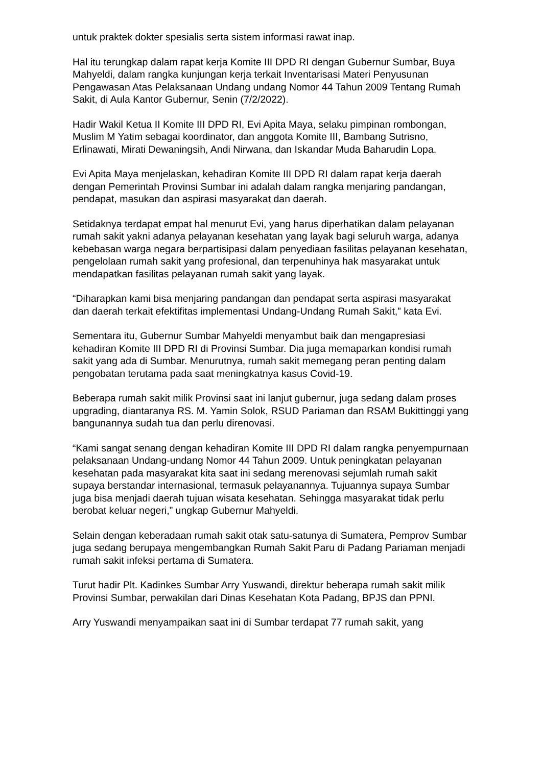untuk praktek dokter spesialis serta sistem informasi rawat inap.
Hal itu terungkap dalam rapat kerja Komite III DPD RI dengan Gubernur Sumbar, Buya Mahyeldi, dalam rangka kunjungan kerja terkait Inventarisasi Materi Penyusunan Pengawasan Atas Pelaksanaan Undang undang Nomor 44 Tahun 2009 Tentang Rumah Sakit, di Aula Kantor Gubernur, Senin (7/2/2022).
Hadir Wakil Ketua II Komite III DPD RI, Evi Apita Maya, selaku pimpinan rombongan, Muslim M Yatim sebagai koordinator, dan anggota Komite III, Bambang Sutrisno, Erlinawati, Mirati Dewaningsih, Andi Nirwana, dan Iskandar Muda Baharudin Lopa.
Evi Apita Maya menjelaskan, kehadiran Komite III DPD RI dalam rapat kerja daerah dengan Pemerintah Provinsi Sumbar ini adalah dalam rangka menjaring pandangan, pendapat, masukan dan aspirasi masyarakat dan daerah.
Setidaknya terdapat empat hal menurut Evi, yang harus diperhatikan dalam pelayanan rumah sakit yakni adanya pelayanan kesehatan yang layak bagi seluruh warga, adanya kebebasan warga negara berpartisipasi dalam penyediaan fasilitas pelayanan kesehatan, pengelolaan rumah sakit yang profesional, dan terpenuhinya hak masyarakat untuk mendapatkan fasilitas pelayanan rumah sakit yang layak.
“Diharapkan kami bisa menjaring pandangan dan pendapat serta aspirasi masyarakat dan daerah terkait efektifitas implementasi Undang-Undang Rumah Sakit,” kata Evi.
Sementara itu, Gubernur Sumbar Mahyeldi menyambut baik dan mengapresiasi kehadiran Komite III DPD RI di Provinsi Sumbar. Dia juga memaparkan kondisi rumah sakit yang ada di Sumbar. Menurutnya, rumah sakit memegang peran penting dalam pengobatan terutama pada saat meningkatnya kasus Covid-19.
Beberapa rumah sakit milik Provinsi saat ini lanjut gubernur, juga sedang dalam proses upgrading, diantaranya RS. M. Yamin Solok, RSUD Pariaman dan RSAM Bukittinggi yang bangunannya sudah tua dan perlu direnovasi.
“Kami sangat senang dengan kehadiran Komite III DPD RI dalam rangka penyempurnaan pelaksanaan Undang-undang Nomor 44 Tahun 2009. Untuk peningkatan pelayanan kesehatan pada masyarakat kita saat ini sedang merenovasi sejumlah rumah sakit supaya berstandar internasional, termasuk pelayanannya. Tujuannya supaya Sumbar juga bisa menjadi daerah tujuan wisata kesehatan. Sehingga masyarakat tidak perlu berobat keluar negeri,” ungkap Gubernur Mahyeldi.
Selain dengan keberadaan rumah sakit otak satu-satunya di Sumatera, Pemprov Sumbar juga sedang berupaya mengembangkan Rumah Sakit Paru di Padang Pariaman menjadi rumah sakit infeksi pertama di Sumatera.
Turut hadir Plt. Kadinkes Sumbar Arry Yuswandi, direktur beberapa rumah sakit milik Provinsi Sumbar, perwakilan dari Dinas Kesehatan Kota Padang, BPJS dan PPNI.
Arry Yuswandi menyampaikan saat ini di Sumbar terdapat 77 rumah sakit, yang